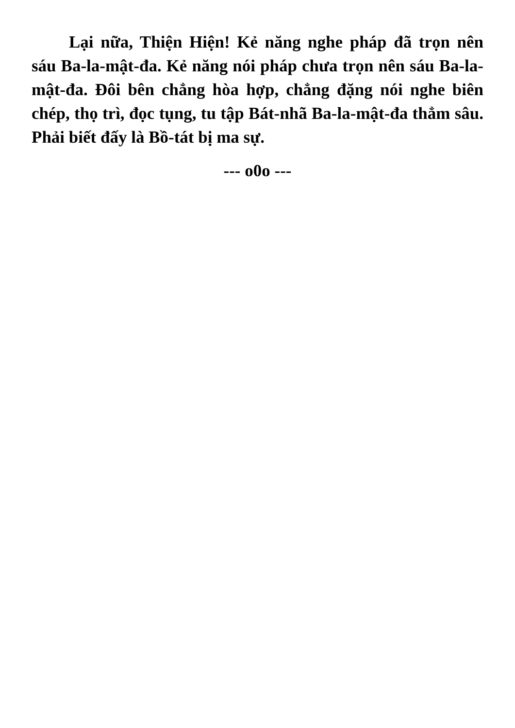Lại nữa, Thiện Hiện! Kẻ năng nghe pháp đã trọn nên sáu Ba-la-mật-đa. Kẻ năng nói pháp chưa trọn nên sáu Ba-la-mật-đa. Đôi bên chẳng hòa hợp, chẳng đặng nói nghe biên chép, thọ trì, đọc tụng, tu tập Bát-nhã Ba-la-mật-đa thẳm sâu. Phải biết đấy là Bồ-tát bị ma sự.
--- o0o ---